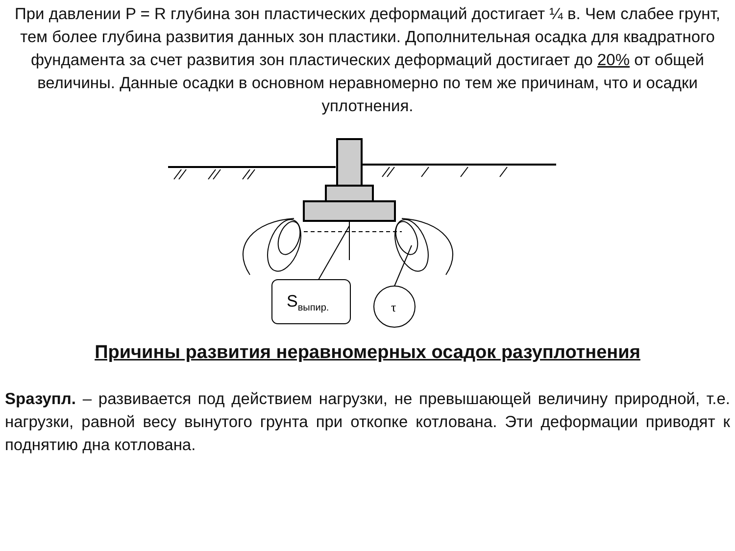При давлении P = R глубина зон пластических деформаций достигает ¼ в. Чем слабее грунт, тем более глубина развития данных зон пластики. Дополнительная осадка для квадратного фундамента за счет развития зон пластических деформаций достигает до 20% от общей величины. Данные осадки в основном неравномерно по тем же причинам, что и осадки уплотнения.
Sвыпир.
τ
Причины развития неравномерных осадок разуплотнения
Sразупл. – развивается под действием нагрузки, не превышающей величину природной, т.е. нагрузки, равной весу вынутого грунта при откопке котлована. Эти деформации приводят к поднятию дна котлована.